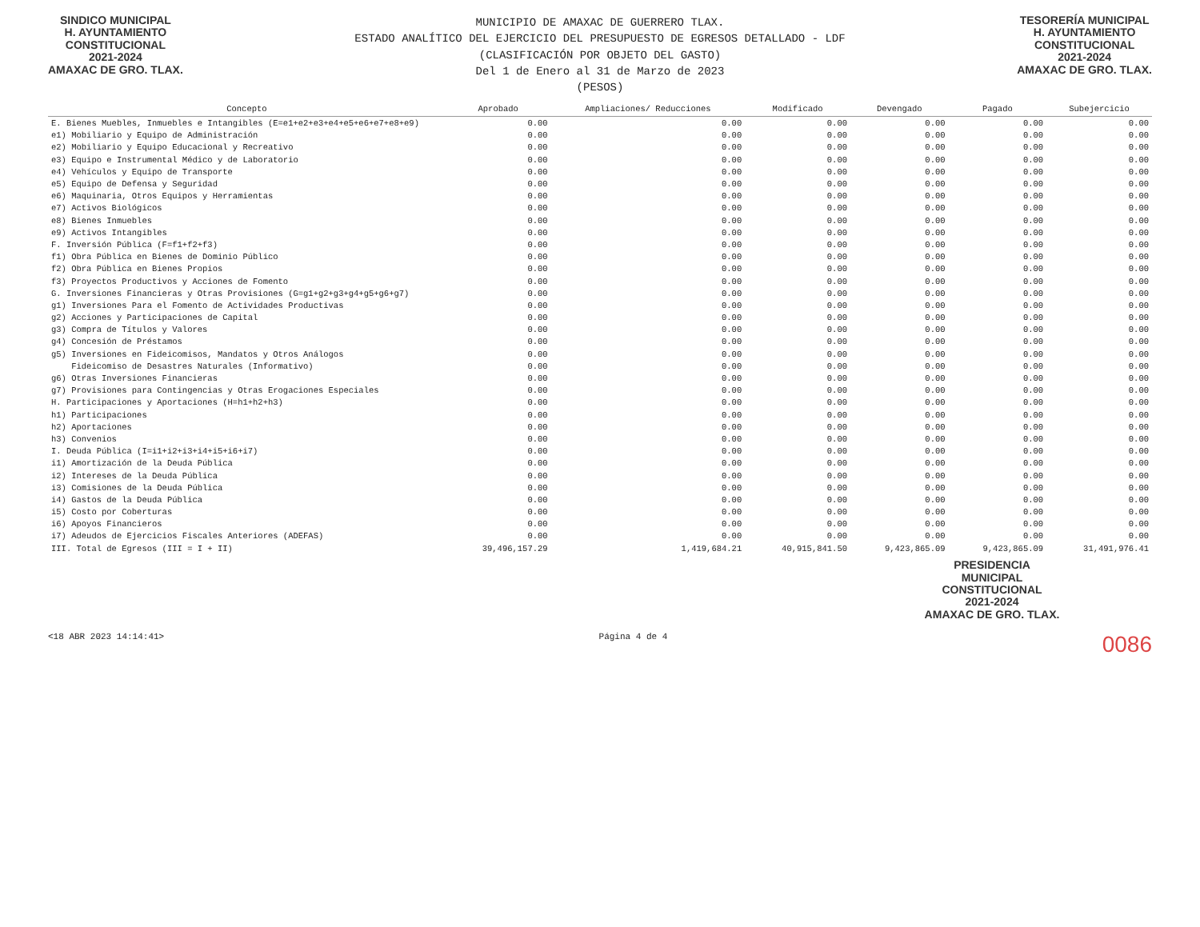SINDICO MUNICIPAL
H. AYUNTAMIENTO
CONSTITUCIONAL
2021-2024
AMAXAC DE GRO. TLAX.
MUNICIPIO DE AMAXAC DE GUERRERO TLAX.
ESTADO ANALÍTICO DEL EJERCICIO DEL PRESUPUESTO DE EGRESOS DETALLADO - LDF
(CLASIFICACIÓN POR OBJETO DEL GASTO)
Del 1 de Enero al 31 de Marzo de 2023
(PESOS)
TESORERÍA MUNICIPAL
H. AYUNTAMIENTO
CONSTITUCIONAL
2021-2024
AMAXAC DE GRO. TLAX.
| Concepto | Aprobado | Ampliaciones/ Reducciones | Modificado | Devengado | Pagado | Subejercicio |
| --- | --- | --- | --- | --- | --- | --- |
| E. Bienes Muebles, Inmuebles e Intangibles (E=e1+e2+e3+e4+e5+e6+e7+e8+e9) | 0.00 | 0.00 | 0.00 | 0.00 | 0.00 | 0.00 |
| e1) Mobiliario y Equipo de Administración | 0.00 | 0.00 | 0.00 | 0.00 | 0.00 | 0.00 |
| e2) Mobiliario y Equipo Educacional y Recreativo | 0.00 | 0.00 | 0.00 | 0.00 | 0.00 | 0.00 |
| e3) Equipo e Instrumental Médico y de Laboratorio | 0.00 | 0.00 | 0.00 | 0.00 | 0.00 | 0.00 |
| e4) Vehículos y Equipo de Transporte | 0.00 | 0.00 | 0.00 | 0.00 | 0.00 | 0.00 |
| e5) Equipo de Defensa y Seguridad | 0.00 | 0.00 | 0.00 | 0.00 | 0.00 | 0.00 |
| e6) Maquinaria, Otros Equipos y Herramientas | 0.00 | 0.00 | 0.00 | 0.00 | 0.00 | 0.00 |
| e7) Activos Biológicos | 0.00 | 0.00 | 0.00 | 0.00 | 0.00 | 0.00 |
| e8) Bienes Inmuebles | 0.00 | 0.00 | 0.00 | 0.00 | 0.00 | 0.00 |
| e9) Activos Intangibles | 0.00 | 0.00 | 0.00 | 0.00 | 0.00 | 0.00 |
| F. Inversión Pública (F=f1+f2+f3) | 0.00 | 0.00 | 0.00 | 0.00 | 0.00 | 0.00 |
| f1) Obra Pública en Bienes de Dominio Público | 0.00 | 0.00 | 0.00 | 0.00 | 0.00 | 0.00 |
| f2) Obra Pública en Bienes Propios | 0.00 | 0.00 | 0.00 | 0.00 | 0.00 | 0.00 |
| f3) Proyectos Productivos y Acciones de Fomento | 0.00 | 0.00 | 0.00 | 0.00 | 0.00 | 0.00 |
| G. Inversiones Financieras y Otras Provisiones (G=g1+g2+g3+g4+g5+g6+g7) | 0.00 | 0.00 | 0.00 | 0.00 | 0.00 | 0.00 |
| g1) Inversiones Para el Fomento de Actividades Productivas | 0.00 | 0.00 | 0.00 | 0.00 | 0.00 | 0.00 |
| g2) Acciones y Participaciones de Capital | 0.00 | 0.00 | 0.00 | 0.00 | 0.00 | 0.00 |
| g3) Compra de Títulos y Valores | 0.00 | 0.00 | 0.00 | 0.00 | 0.00 | 0.00 |
| g4) Concesión de Préstamos | 0.00 | 0.00 | 0.00 | 0.00 | 0.00 | 0.00 |
| g5) Inversiones en Fideicomisos, Mandatos y Otros Análogos | 0.00 | 0.00 | 0.00 | 0.00 | 0.00 | 0.00 |
| Fideicomiso de Desastres Naturales (Informativo) | 0.00 | 0.00 | 0.00 | 0.00 | 0.00 | 0.00 |
| g6) Otras Inversiones Financieras | 0.00 | 0.00 | 0.00 | 0.00 | 0.00 | 0.00 |
| g7) Provisiones para Contingencias y Otras Erogaciones Especiales | 0.00 | 0.00 | 0.00 | 0.00 | 0.00 | 0.00 |
| H. Participaciones y Aportaciones (H=h1+h2+h3) | 0.00 | 0.00 | 0.00 | 0.00 | 0.00 | 0.00 |
| h1) Participaciones | 0.00 | 0.00 | 0.00 | 0.00 | 0.00 | 0.00 |
| h2) Aportaciones | 0.00 | 0.00 | 0.00 | 0.00 | 0.00 | 0.00 |
| h3) Convenios | 0.00 | 0.00 | 0.00 | 0.00 | 0.00 | 0.00 |
| I. Deuda Pública (I=i1+i2+i3+i4+i5+i6+i7) | 0.00 | 0.00 | 0.00 | 0.00 | 0.00 | 0.00 |
| i1) Amortización de la Deuda Pública | 0.00 | 0.00 | 0.00 | 0.00 | 0.00 | 0.00 |
| i2) Intereses de la Deuda Pública | 0.00 | 0.00 | 0.00 | 0.00 | 0.00 | 0.00 |
| i3) Comisiones de la Deuda Pública | 0.00 | 0.00 | 0.00 | 0.00 | 0.00 | 0.00 |
| i4) Gastos de la Deuda Pública | 0.00 | 0.00 | 0.00 | 0.00 | 0.00 | 0.00 |
| i5) Costo por Coberturas | 0.00 | 0.00 | 0.00 | 0.00 | 0.00 | 0.00 |
| i6) Apoyos Financieros | 0.00 | 0.00 | 0.00 | 0.00 | 0.00 | 0.00 |
| i7) Adeudos de Ejercicios Fiscales Anteriores (ADEFAS) | 0.00 | 0.00 | 0.00 | 0.00 | 0.00 | 0.00 |
| III. Total de Egresos (III = I + II) | 39,496,157.29 | 1,419,684.21 | 40,915,841.50 | 9,423,865.09 | 9,423,865.09 | 31,491,976.41 |
PRESIDENCIA
MUNICIPAL
CONSTITUCIONAL
2021-2024
AMAXAC DE GRO. TLAX.
<18 ABR 2023 14:14:41> Página 4 de 4 0086